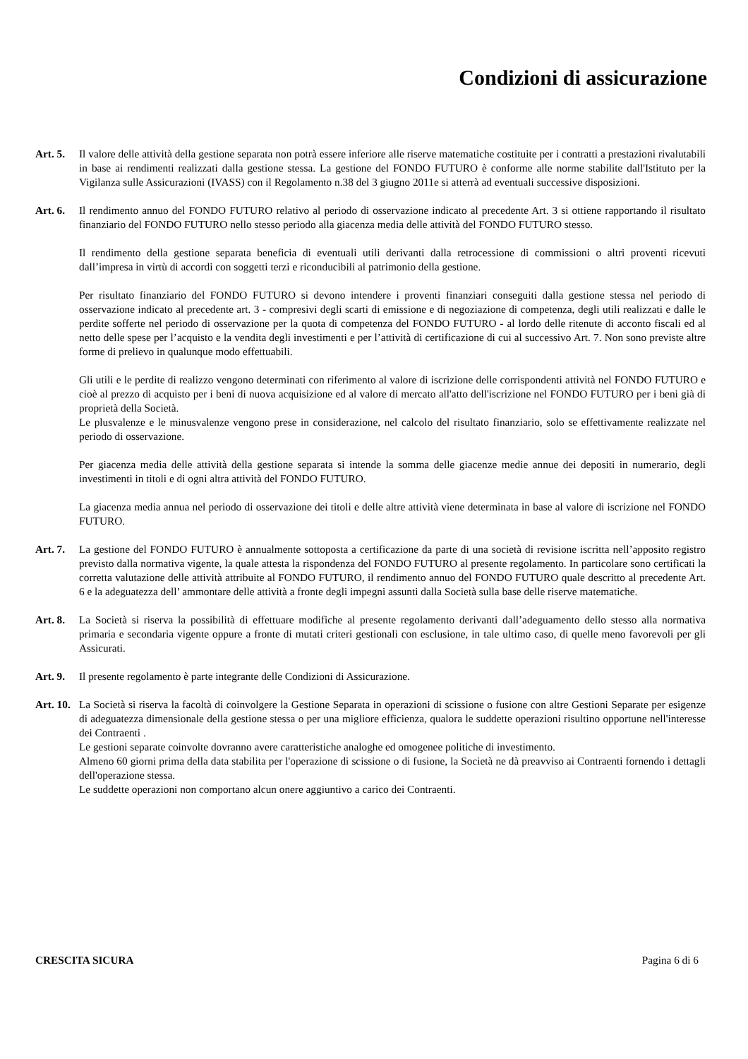Condizioni di assicurazione
Art. 5. Il valore delle attività della gestione separata non potrà essere inferiore alle riserve matematiche costituite per i contratti a prestazioni rivalutabili in base ai rendimenti realizzati dalla gestione stessa. La gestione del FONDO FUTURO è conforme alle norme stabilite dall'Istituto per la Vigilanza sulle Assicurazioni (IVASS) con il Regolamento n.38 del 3 giugno 2011e si atterrà ad eventuali successive disposizioni.
Art. 6. Il rendimento annuo del FONDO FUTURO relativo al periodo di osservazione indicato al precedente Art. 3 si ottiene rapportando il risultato finanziario del FONDO FUTURO nello stesso periodo alla giacenza media delle attività del FONDO FUTURO stesso.
Il rendimento della gestione separata beneficia di eventuali utili derivanti dalla retrocessione di commissioni o altri proventi ricevuti dall’impresa in virtù di accordi con soggetti terzi e riconducibili al patrimonio della gestione.
Per risultato finanziario del FONDO FUTURO si devono intendere i proventi finanziari conseguiti dalla gestione stessa nel periodo di osservazione indicato al precedente art. 3 - compresivi degli scarti di emissione e di negoziazione di competenza, degli utili realizzati e dalle le perdite sofferte nel periodo di osservazione per la quota di competenza del FONDO FUTURO - al lordo delle ritenute di acconto fiscali ed al netto delle spese per l’acquisto e la vendita degli investimenti e per l’attività di certificazione di cui al successivo Art. 7. Non sono previste altre forme di prelievo in qualunque modo effettuabili.
Gli utili e le perdite di realizzo vengono determinati con riferimento al valore di iscrizione delle corrispondenti attività nel FONDO FUTURO e cioè al prezzo di acquisto per i beni di nuova acquisizione ed al valore di mercato all'atto dell'iscrizione nel FONDO FUTURO per i beni già di proprietà della Società.
Le plusvalenze e le minusvalenze vengono prese in considerazione, nel calcolo del risultato finanziario, solo se effettivamente realizzate nel periodo di osservazione.
Per giacenza media delle attività della gestione separata si intende la somma delle giacenze medie annue dei depositi in numerario, degli investimenti in titoli e di ogni altra attività del FONDO FUTURO.
La giacenza media annua nel periodo di osservazione dei titoli e delle altre attività viene determinata in base al valore di iscrizione nel FONDO FUTURO.
Art. 7. La gestione del FONDO FUTURO è annualmente sottoposta a certificazione da parte di una società di revisione iscritta nell’apposito registro previsto dalla normativa vigente, la quale attesta la rispondenza del FONDO FUTURO al presente regolamento. In particolare sono certificati la corretta valutazione delle attività attribuite al FONDO FUTURO, il rendimento annuo del FONDO FUTURO quale descritto al precedente Art. 6 e la adeguatezza dell’ ammontare delle attività a fronte degli impegni assunti dalla Società sulla base delle riserve matematiche.
Art. 8. La Società si riserva la possibilità di effettuare modifiche al presente regolamento derivanti dall’adeguamento dello stesso alla normativa primaria e secondaria vigente oppure a fronte di mutati criteri gestionali con esclusione, in tale ultimo caso, di quelle meno favorevoli per gli Assicurati.
Art. 9. Il presente regolamento è parte integrante delle Condizioni di Assicurazione.
Art. 10. La Società si riserva la facoltà di coinvolgere la Gestione Separata in operazioni di scissione o fusione con altre Gestioni Separate per esigenze di adeguatezza dimensionale della gestione stessa o per una migliore efficienza, qualora le suddette operazioni risultino opportune nell'interesse dei Contraenti .
Le gestioni separate coinvolte dovranno avere caratteristiche analoghe ed omogenee politiche di investimento.
Almeno 60 giorni prima della data stabilita per l'operazione di scissione o di fusione, la Società ne dà preavviso ai Contraenti fornendo i dettagli dell'operazione stessa.
Le suddette operazioni non comportano alcun onere aggiuntivo a carico dei Contraenti.
CRESCITA SICURA Pagina 6 di 6